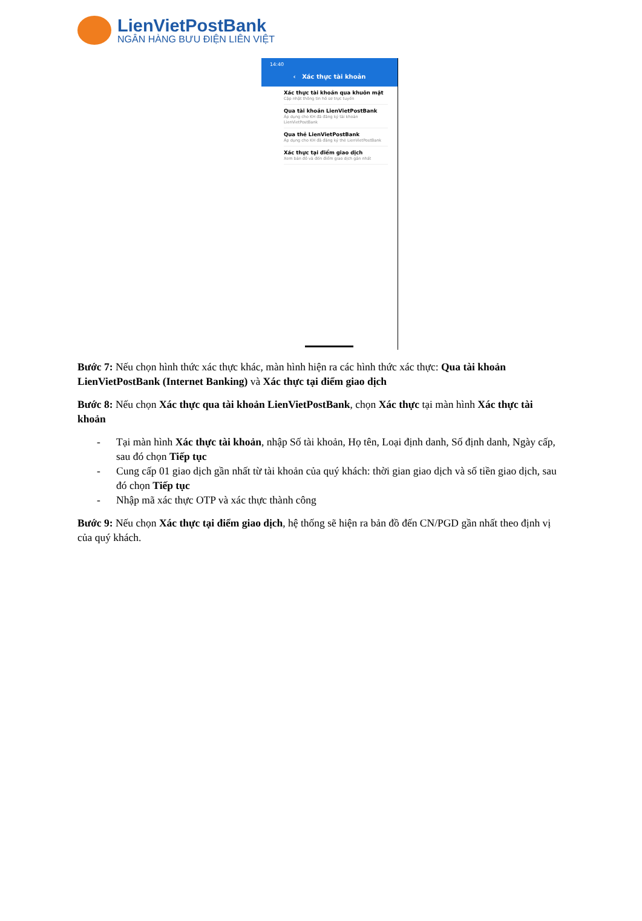LienVietPostBank
NGÂN HÀNG BƯU ĐIỆN LIÊN VIỆT
14:40
‹ Xác thực tài khoản
Xác thực tài khoản qua khuôn mặt
Cập nhật thông tin hồ sơ trực tuyến
Qua tài khoản LienVietPostBank
Áp dụng cho KH đã đăng ký tài khoản LienVietPostBank
Qua thẻ LienVietPostBank
Áp dụng cho KH đã đăng ký thẻ LienVietPostBank
Xác thực tại điểm giao dịch
Xem bản đồ và đến điểm giao dịch gần nhất
Bước 7: Nếu chọn hình thức xác thực khác, màn hình hiện ra các hình thức xác thực: Qua tài khoản LienVietPostBank (Internet Banking) và Xác thực tại điểm giao dịch
Bước 8: Nếu chọn Xác thực qua tài khoản LienVietPostBank, chọn Xác thực tại màn hình Xác thực tài khoản
- Tại màn hình Xác thực tài khoản, nhập Số tài khoản, Họ tên, Loại định danh, Số định danh, Ngày cấp, sau đó chọn Tiếp tục
- Cung cấp 01 giao dịch gần nhất từ tài khoản của quý khách: thời gian giao dịch và số tiền giao dịch, sau đó chọn Tiếp tục
- Nhập mã xác thực OTP và xác thực thành công
Bước 9: Nếu chọn Xác thực tại điểm giao dịch, hệ thống sẽ hiện ra bản đồ đến CN/PGD gần nhất theo định vị của quý khách.